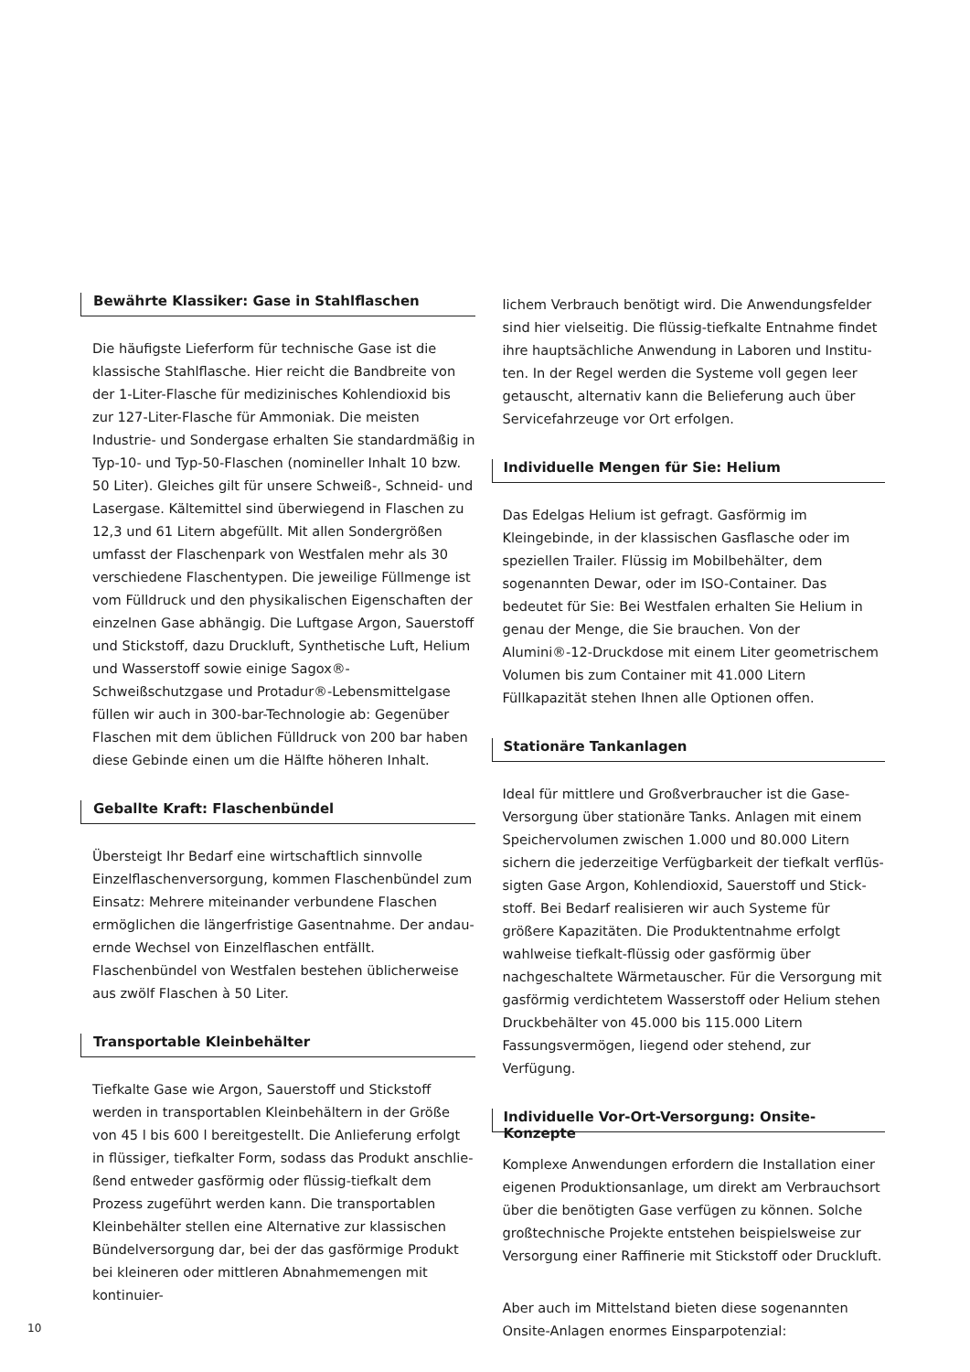Bewährte Klassiker: Gase in Stahlflaschen
Die häufigste Lieferform für technische Gase ist die klassische Stahlflasche. Hier reicht die Bandbreite von der 1-Liter-Flasche für medizinisches Kohlendioxid bis zur 127-Liter-Flasche für Ammoniak. Die meisten Industrie- und Sondergase erhalten Sie standardmäßig in Typ-10- und Typ-50-Flaschen (nomineller Inhalt 10 bzw. 50 Liter). Gleiches gilt für unsere Schweiß-, Schneid- und Laserga­se. Kältemittel sind überwiegend in Flaschen zu 12,3 und 61 Litern abgefüllt. Mit allen Sondergrößen umfasst der Flaschenpark von Westfalen mehr als 30 verschiedene Flaschentypen. Die jeweilige Füllmenge ist vom Fülldruck und den physikalischen Eigenschaften der einzelnen Gase abhängig. Die Luftgase Argon, Sauerstoff und Stickstoff, dazu Druckluft, Synthetische Luft, Helium und Wasser­stoff sowie einige Sagox®-Schweißschutzgase und Protadur®-Lebensmittelgase füllen wir auch in 300-bar-Technologie ab: Gegenüber Flaschen mit dem üblichen Fülldruck von 200 bar haben diese Gebinde einen um die Hälfte höheren Inhalt.
Geballte Kraft: Flaschenbündel
Übersteigt Ihr Bedarf eine wirtschaftlich sinnvolle Einzelflaschenversorgung, kommen Flaschenbündel zum Einsatz: Mehrere miteinander verbundene Flaschen ermöglichen die längerfristige Gasentnahme. Der andau­ernde Wechsel von Einzelflaschen entfällt. Flaschenbündel von Westfalen bestehen üblicherweise aus zwölf Flaschen à 50 Liter.
Transportable Kleinbehälter
Tiefkalte Gase wie Argon, Sauerstoff und Stickstoff werden in transportablen Kleinbehältern in der Größe von 45 l bis 600 l bereitgestellt. Die Anlieferung erfolgt in flüssiger, tiefkalter Form, sodass das Produkt anschlie­ßend entweder gasförmig oder flüssig-tiefkalt dem Prozess zugeführt werden kann. Die transportablen Kleinbehälter stellen eine Alternative zur klassischen Bündelversorgung dar, bei der das gasförmige Produkt bei kleineren oder mittleren Abnahmemengen mit kontinuier-
lichem Verbrauch benötigt wird. Die Anwendungsfelder sind hier vielseitig. Die flüssig-tiefkalte Entnahme findet ihre hauptsächliche Anwendung in Laboren und Institu­ten. In der Regel werden die Systeme voll gegen leer getauscht, alternativ kann die Belieferung auch über Servicefahrzeuge vor Ort erfolgen.
Individuelle Mengen für Sie: Helium
Das Edelgas Helium ist gefragt. Gasförmig im Kleingebin­de, in der klassischen Gasflasche oder im speziellen Trailer. Flüssig im Mobilbehälter, dem sogenannten Dewar, oder im ISO-Container. Das bedeutet für Sie: Bei Westfalen erhalten Sie Helium in genau der Menge, die Sie brau­chen. Von der Alumini®-12-Druckdose mit einem Liter geometrischem Volumen bis zum Container mit 41.000 Litern Füllkapazität stehen Ihnen alle Optionen offen.
Stationäre Tankanlagen
Ideal für mittlere und Großverbraucher ist die Gase-Versorgung über stationäre Tanks. Anlagen mit einem Speichervolumen zwischen 1.000 und 80.000 Litern sichern die jederzeitige Verfügbarkeit der tiefkalt verflüs­sigten Gase Argon, Kohlendioxid, Sauerstoff und Stick­stoff. Bei Bedarf realisieren wir auch Systeme für größere Kapazitäten. Die Produktentnahme erfolgt wahlweise tiefkalt-flüssig oder gasförmig über nachgeschaltete Wärmetauscher. Für die Versorgung mit gasförmig verdichtetem Wasserstoff oder Helium stehen Druckbe­hälter von 45.000 bis 115.000 Litern Fassungsvermögen, liegend oder stehend, zur Verfügung.
Individuelle Vor-Ort-Versorgung: Onsite-Konzepte
Komplexe Anwendungen erfordern die Installation einer eigenen Produktionsanlage, um direkt am Verbrauchsort über die benötigten Gase verfügen zu können. Solche großtechnische Projekte entstehen beispielsweise zur Versorgung einer Raffinerie mit Stickstoff oder Druckluft.
Aber auch im Mittelstand bieten diese sogenannten Onsite-Anlagen enormes Einsparpotenzial:
10